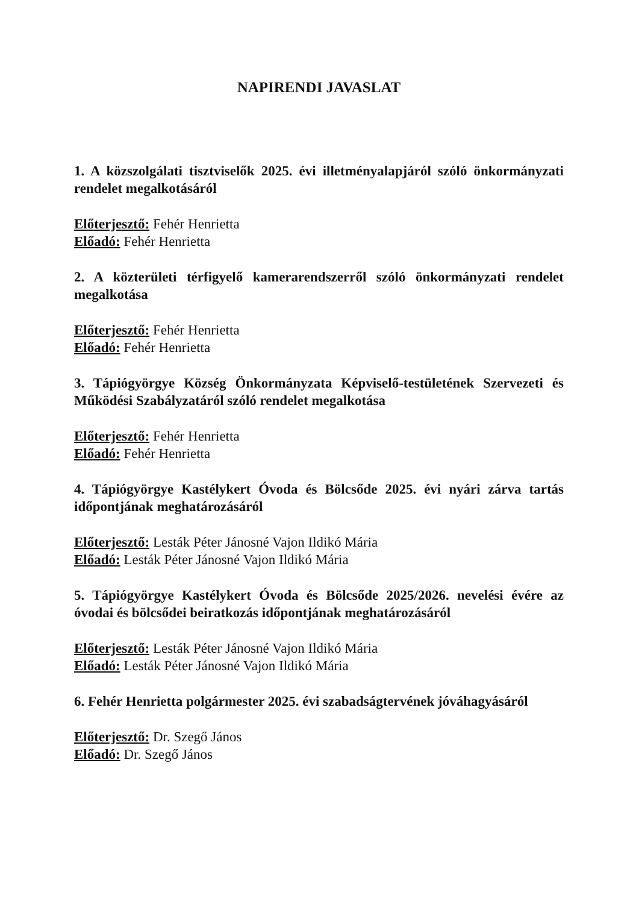NAPIRENDI JAVASLAT
1. A közszolgálati tisztviselők 2025. évi illetményalapjáról szóló önkormányzati rendelet megalkotásáról
Előterjesztő: Fehér Henrietta
Előadó: Fehér Henrietta
2. A közterületi térfigyelő kamerarendszerről szóló önkormányzati rendelet megalkotása
Előterjesztő: Fehér Henrietta
Előadó: Fehér Henrietta
3. Tápiógyörgye Község Önkormányzata Képviselő-testületének Szervezeti és Működési Szabályzatáról szóló rendelet megalkotása
Előterjesztő: Fehér Henrietta
Előadó: Fehér Henrietta
4. Tápiógyörgye Kastélykert Óvoda és Bölcsőde 2025. évi nyári zárva tartás időpontjának meghatározásáról
Előterjesztő: Lesták Péter Jánosné Vajon Ildikó Mária
Előadó: Lesták Péter Jánosné Vajon Ildikó Mária
5. Tápiógyörgye Kastélykert Óvoda és Bölcsőde 2025/2026. nevelési évére az óvodai és bölcsődei beiratkozás időpontjának meghatározásáról
Előterjesztő: Lesták Péter Jánosné Vajon Ildikó Mária
Előadó: Lesták Péter Jánosné Vajon Ildikó Mária
6. Fehér Henrietta polgármester 2025. évi szabadságtervének jóváhagyásáról
Előterjesztő: Dr. Szegő János
Előadó: Dr. Szegő János